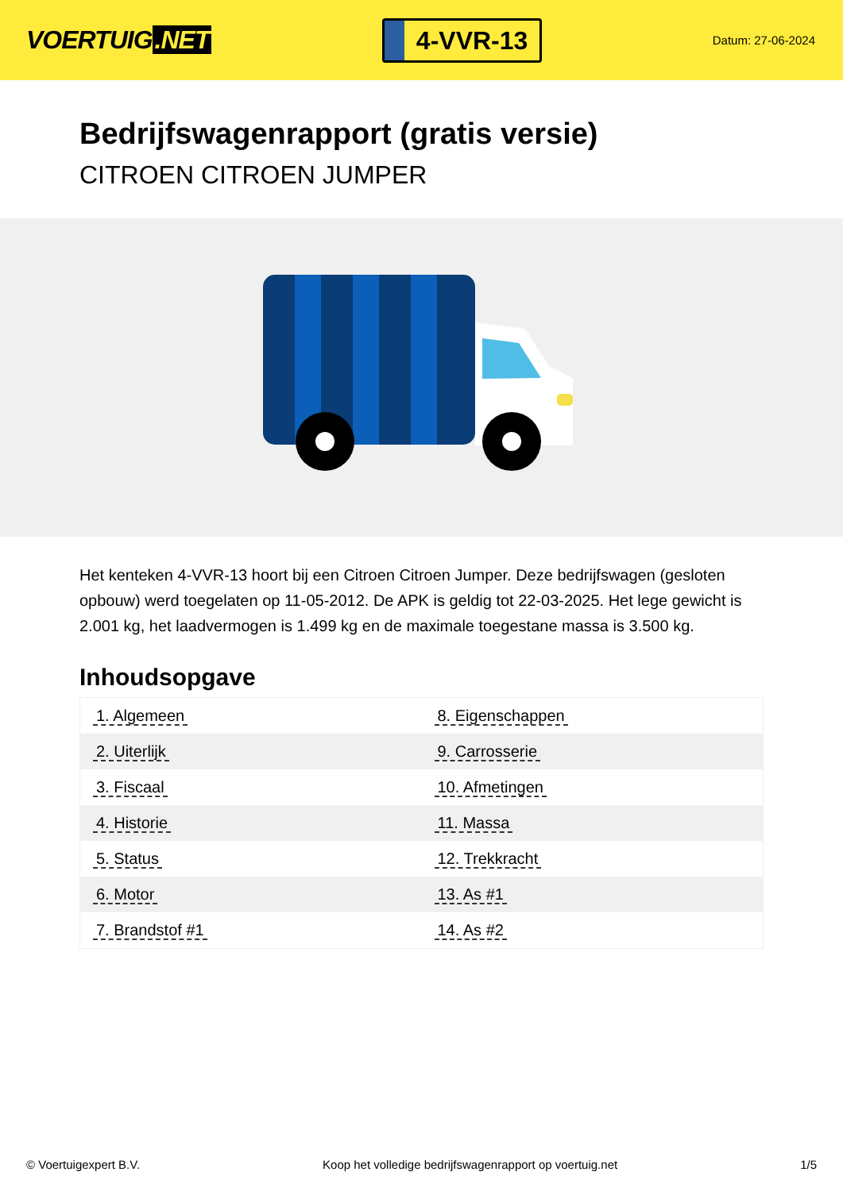VOERTUIG.NET
4-VVR-13
Datum: 27-06-2024
Bedrijfswagenrapport (gratis versie)
CITROEN CITROEN JUMPER
Het kenteken 4-VVR-13 hoort bij een Citroen Citroen Jumper. Deze bedrijfswagen (gesloten opbouw) werd toegelaten op 11-05-2012. De APK is geldig tot 22-03-2025. Het lege gewicht is 2.001 kg, het laadvermogen is 1.499 kg en de maximale toegestane massa is 3.500 kg.
Inhoudsopgave
| 1. Algemeen | 8. Eigenschappen |
| 2. Uiterlijk | 9. Carrosserie |
| 3. Fiscaal | 10. Afmetingen |
| 4. Historie | 11. Massa |
| 5. Status | 12. Trekkracht |
| 6. Motor | 13. As #1 |
| 7. Brandstof #1 | 14. As #2 |
© Voertuigexpert B.V. Koop het volledige bedrijfswagenrapport op voertuig.net 1/5